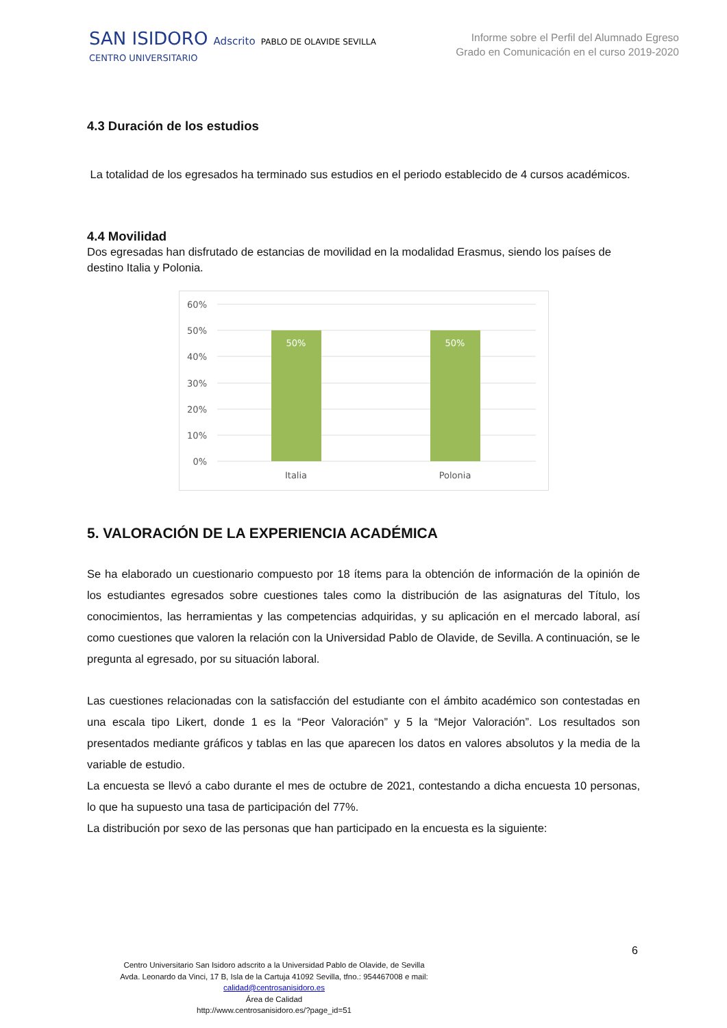SAN ISIDORO Adscrito PABLO DE OLAVIDE SEVILLA
CENTRO UNIVERSITARIO
Informe sobre el Perfil del Alumnado Egreso
Grado en Comunicación en el curso 2019-2020
4.3 Duración de los estudios
La totalidad de los egresados ha terminado sus estudios en el periodo establecido de 4 cursos académicos.
4.4 Movilidad
Dos egresadas han disfrutado de estancias de movilidad en la modalidad Erasmus, siendo los países de destino Italia y Polonia.
60%
50%
40%
30%
20%
10%
0%
50%
50%
Italia
Polonia
5. VALORACIÓN DE LA EXPERIENCIA ACADÉMICA
Se ha elaborado un cuestionario compuesto por 18 ítems para la obtención de información de la opinión de los estudiantes egresados sobre cuestiones tales como la distribución de las asignaturas del Título, los conocimientos, las herramientas y las competencias adquiridas, y su aplicación en el mercado laboral, así como cuestiones que valoren la relación con la Universidad Pablo de Olavide, de Sevilla. A continuación, se le pregunta al egresado, por su situación laboral.
Las cuestiones relacionadas con la satisfacción del estudiante con el ámbito académico son contestadas en una escala tipo Likert, donde 1 es la “Peor Valoración” y 5 la “Mejor Valoración”. Los resultados son presentados mediante gráficos y tablas en las que aparecen los datos en valores absolutos y la media de la variable de estudio.
La encuesta se llevó a cabo durante el mes de octubre de 2021, contestando a dicha encuesta 10 personas, lo que ha supuesto una tasa de participación del 77%.
La distribución por sexo de las personas que han participado en la encuesta es la siguiente:
6
Centro Universitario San Isidoro adscrito a la Universidad Pablo de Olavide, de Sevilla
Avda. Leonardo da Vinci, 17 B, Isla de la Cartuja 41092 Sevilla, tfno.: 954467008 e mail:
calidad@centrosanisidoro.es
Área de Calidad
http://www.centrosanisidoro.es/?page_id=51